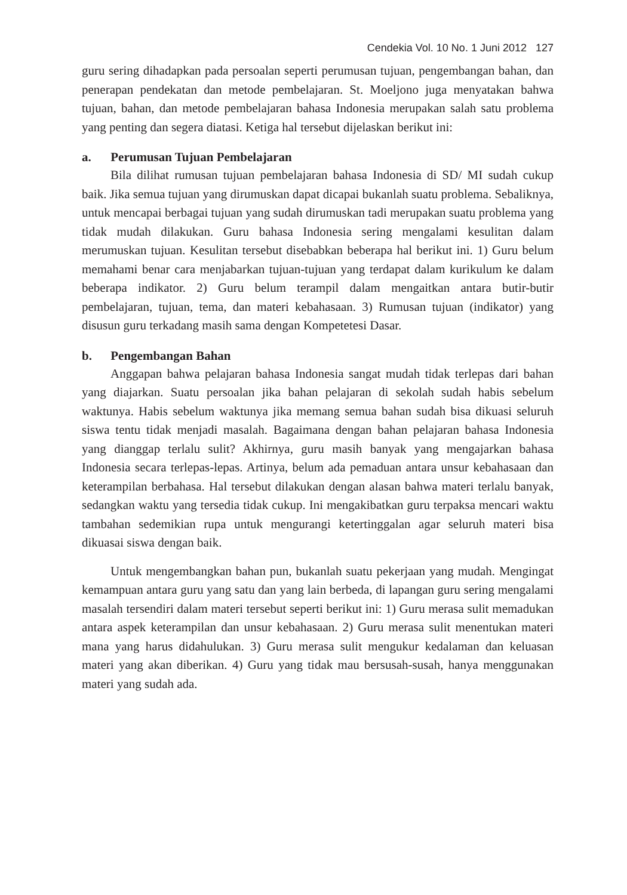Cendekia Vol. 10 No. 1 Juni 2012 127
guru sering dihadapkan pada persoalan seperti perumusan tujuan, pengembangan bahan, dan penerapan pendekatan dan metode pembelajaran. St. Moeljono juga menyatakan bahwa tujuan, bahan, dan metode pembelajaran bahasa Indonesia merupakan salah satu problema yang penting dan segera diatasi. Ketiga hal tersebut dijelaskan berikut ini:
a. Perumusan Tujuan Pembelajaran
Bila dilihat rumusan tujuan pembelajaran bahasa Indonesia di SD/ MI sudah cukup baik. Jika semua tujuan yang dirumuskan dapat dicapai bukanlah suatu problema. Sebaliknya, untuk mencapai berbagai tujuan yang sudah dirumuskan tadi merupakan suatu problema yang tidak mudah dilakukan. Guru bahasa Indonesia sering mengalami kesulitan dalam merumuskan tujuan. Kesulitan tersebut disebabkan beberapa hal berikut ini. 1) Guru belum memahami benar cara menjabarkan tujuan-tujuan yang terdapat dalam kurikulum ke dalam beberapa indikator. 2) Guru belum terampil dalam mengaitkan antara butir-butir pembelajaran, tujuan, tema, dan materi kebahasaan. 3) Rumusan tujuan (indikator) yang disusun guru terkadang masih sama dengan Kompetetesi Dasar.
b. Pengembangan Bahan
Anggapan bahwa pelajaran bahasa Indonesia sangat mudah tidak terlepas dari bahan yang diajarkan. Suatu persoalan jika bahan pelajaran di sekolah sudah habis sebelum waktunya. Habis sebelum waktunya jika memang semua bahan sudah bisa dikuasi seluruh siswa tentu tidak menjadi masalah. Bagaimana dengan bahan pelajaran bahasa Indonesia yang dianggap terlalu sulit? Akhirnya, guru masih banyak yang mengajarkan bahasa Indonesia secara terlepas-lepas. Artinya, belum ada pemaduan antara unsur kebahasaan dan keterampilan berbahasa. Hal tersebut dilakukan dengan alasan bahwa materi terlalu banyak, sedangkan waktu yang tersedia tidak cukup. Ini mengakibatkan guru terpaksa mencari waktu tambahan sedemikian rupa untuk mengurangi ketertinggalan agar seluruh materi bisa dikuasai siswa dengan baik.
Untuk mengembangkan bahan pun, bukanlah suatu pekerjaan yang mudah. Mengingat kemampuan antara guru yang satu dan yang lain berbeda, di lapangan guru sering mengalami masalah tersendiri dalam materi tersebut seperti berikut ini: 1) Guru merasa sulit memadukan antara aspek keterampilan dan unsur kebahasaan. 2) Guru merasa sulit menentukan materi mana yang harus didahulukan. 3) Guru merasa sulit mengukur kedalaman dan keluasan materi yang akan diberikan. 4) Guru yang tidak mau bersusah-susah, hanya menggunakan materi yang sudah ada.